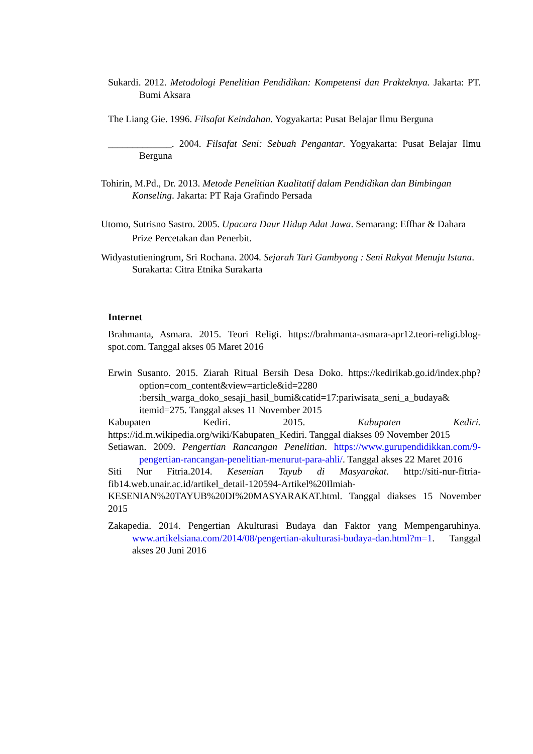Sukardi. 2012. Metodologi Penelitian Pendidikan: Kompetensi dan Prakteknya. Jakarta: PT. Bumi Aksara
The Liang Gie. 1996. Filsafat Keindahan. Yogyakarta: Pusat Belajar Ilmu Berguna
_____________. 2004. Filsafat Seni: Sebuah Pengantar. Yogyakarta: Pusat Belajar Ilmu Berguna
Tohirin, M.Pd., Dr. 2013. Metode Penelitian Kualitatif dalam Pendidikan dan Bimbingan Konseling. Jakarta: PT Raja Grafindo Persada
Utomo, Sutrisno Sastro. 2005. Upacara Daur Hidup Adat Jawa. Semarang: Effhar & Dahara Prize Percetakan dan Penerbit.
Widyastutieningrum, Sri Rochana. 2004. Sejarah Tari Gambyong : Seni Rakyat Menuju Istana. Surakarta: Citra Etnika Surakarta
Internet
Brahmanta, Asmara. 2015. Teori Religi. https://brahmanta-asmara-apr12.teori-religi.blog-spot.com. Tanggal akses 05 Maret 2016
Erwin Susanto. 2015. Ziarah Ritual Bersih Desa Doko. https://kedirikab.go.id/index.php?option=com_content&view=article&id=2280 :bersih_warga_doko_sesaji_hasil_bumi&catid=17:pariwisata_seni_a_budaya& itemid=275. Tanggal akses 11 November 2015
Kabupaten Kediri. 2015. Kabupaten Kediri. https://id.m.wikipedia.org/wiki/Kabupaten_Kediri. Tanggal diakses 09 November 2015
Setiawan. 2009. Pengertian Rancangan Penelitian. https://www.gurupendidikkan.com/9-pengertian-rancangan-penelitian-menurut-para-ahli/. Tanggal akses 22 Maret 2016
Siti Nur Fitria.2014. Kesenian Tayub di Masyarakat. http://siti-nur-fitria-fib14.web.unair.ac.id/artikel_detail-120594-Artikel%20Ilmiah-KESENIAN%20TAYUB%20DI%20MASYARAKAT.html. Tanggal diakses 15 November 2015
Zakapedia. 2014. Pengertian Akulturasi Budaya dan Faktor yang Mempengaruhinya. www.artikelsiana.com/2014/08/pengertian-akulturasi-budaya-dan.html?m=1. Tanggal akses 20 Juni 2016